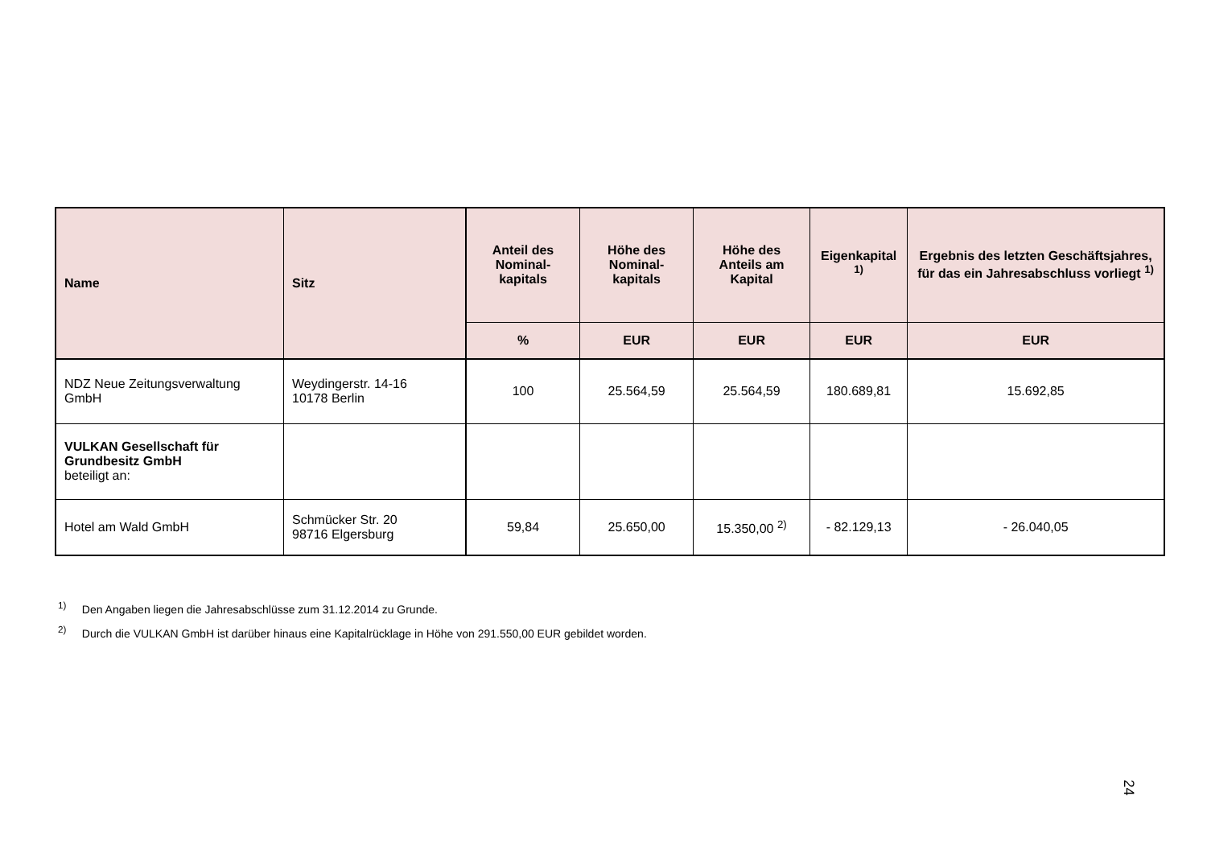| Name | Sitz | Anteil des Nominal-kapitals | Höhe des Nominal-kapitals | Höhe des Anteils am Kapital | Eigenkapital <sup>1)</sup> | Ergebnis des letzten Geschäftsjahres, für das ein Jahresabschluss vorliegt <sup>1)</sup> |
| --- | --- | --- | --- | --- | --- | --- |
| | | % | EUR | EUR | EUR | EUR |
| NDZ Neue Zeitungsverwaltung GmbH | Weydingerstr. 14-16 10178 Berlin | 100 | 25.564,59 | 25.564,59 | 180.689,81 | 15.692,85 |
| VULKAN Gesellschaft für Grundbesitz GmbH beteiligt an: | | | | | | |
| Hotel am Wald GmbH | Schmücker Str. 20 98716 Elgersburg | 59,84 | 25.650,00 | 15.350,00 <sup>2)</sup> | - 82.129,13 | - 26.040,05 |
<sup>1)</sup> Den Angaben liegen die Jahresabschlüsse zum 31.12.2014 zu Grunde.
<sup>2)</sup> Durch die VULKAN GmbH ist darüber hinaus eine Kapitalrücklage in Höhe von 291.550,00 EUR gebildet worden.
24